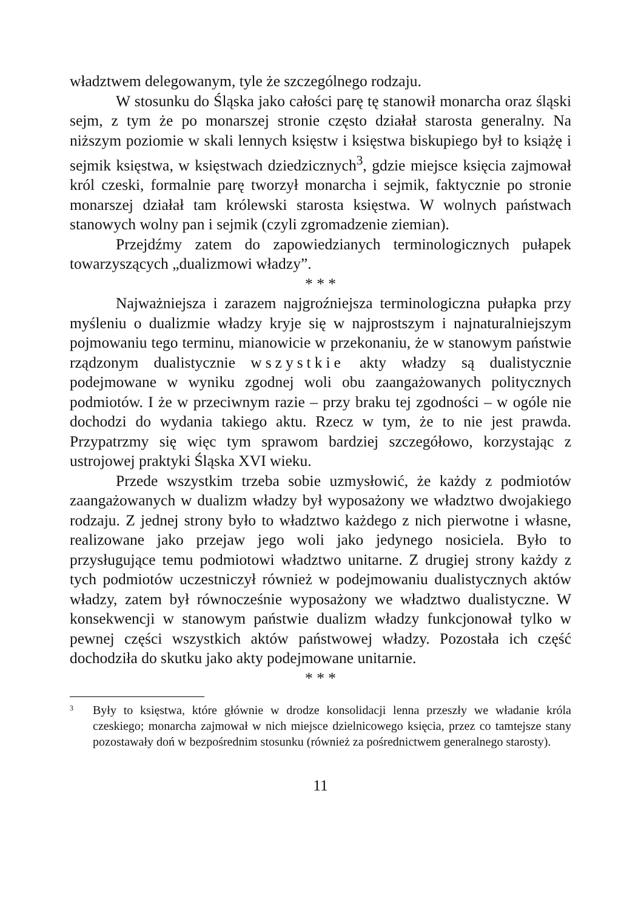władztwem delegowanym, tyle że szczególnego rodzaju.
W stosunku do Śląska jako całości parę tę stanowił monarcha oraz śląski sejm, z tym że po monarszej stronie często działał starosta generalny. Na niższym poziomie w skali lennych księstw i księstwa biskupiego był to książę i sejmik księstwa, w księstwach dziedzicznych<sup>3</sup>, gdzie miejsce księcia zajmował król czeski, formalnie parę tworzył monarcha i sejmik, faktycznie po stronie monarszej działał tam królewski starosta księstwa. W wolnych państwach stanowych wolny pan i sejmik (czyli zgromadzenie ziemian).
Przejdźmy zatem do zapowiedzianych terminologicznych pułapek towarzyszących „dualizmowi władzy”.
* * *
Najważniejsza i zarazem najgroźniejsza terminologiczna pułapka przy myśleniu o dualizmie władzy kryje się w najprostszym i najnaturalniejszym pojmowaniu tego terminu, mianowicie w przekonaniu, że w stanowym państwie rządzonym dualistycznie wszystkie akty władzy są dualistycznie podejmowane w wyniku zgodnej woli obu zaangażowanych politycznych podmiotów. I że w przeciwnym razie – przy braku tej zgodności – w ogóle nie dochodzi do wydania takiego aktu. Rzecz w tym, że to nie jest prawda. Przypatrzmy się więc tym sprawom bardziej szczegółowo, korzystając z ustrojowej praktyki Śląska XVI wieku.
Przede wszystkim trzeba sobie uzmysłowić, że każdy z podmiotów zaangażowanych w dualizm władzy był wyposażony we władztwo dwojakiego rodzaju. Z jednej strony było to władztwo każdego z nich pierwotne i własne, realizowane jako przejaw jego woli jako jedynego nosiciela. Było to przysługujące temu podmiotowi władztwo unitarne. Z drugiej strony każdy z tych podmiotów uczestniczył również w podejmowaniu dualistycznych aktów władzy, zatem był równocześnie wyposażony we władztwo dualistyczne. W konsekwencji w stanowym państwie dualizm władzy funkcjonował tylko w pewnej części wszystkich aktów państwowej władzy. Pozostała ich część dochodziła do skutku jako akty podejmowane unitarnie.
* * *
<sup>3</sup>
Były to księstwa, które głównie w drodze konsolidacji lenna przeszły we władanie króla czeskiego; monarcha zajmował w nich miejsce dzielnicowego księcia, przez co tamtejsze stany pozostawały doń w bezpośrednim stosunku (również za pośrednictwem generalnego starosty).
11